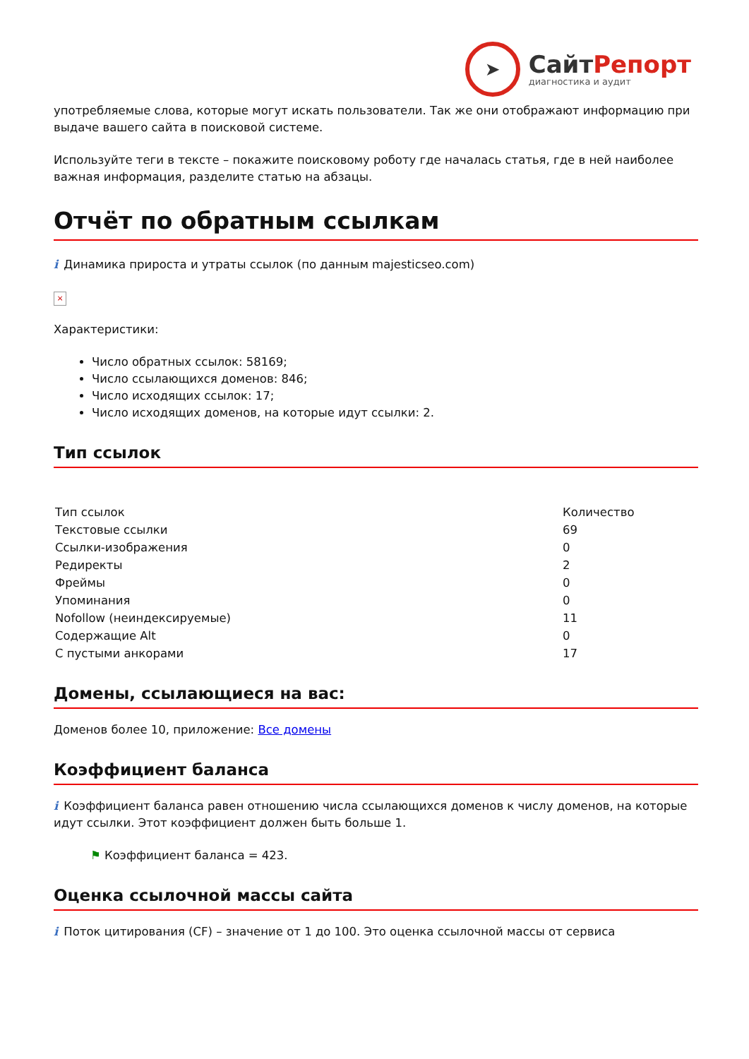➤
Сайт Репорт
диагностика и аудит
употребляемые слова, которые могут искать пользователи. Так же они отображают информацию при выдаче вашего сайта в поисковой системе.
Используйте теги в тексте – покажите поисковому роботу где началась статья, где в ней наиболее важная информация, разделите статью на абзацы.
Отчёт по обратным ссылкам
i Динамика прироста и утраты ссылок (по данным majesticseo.com)
×
Характеристики:
Число обратных ссылок: 58169;
Число ссылающихся доменов: 846;
Число исходящих ссылок: 17;
Число исходящих доменов, на которые идут ссылки: 2.
Тип ссылок
| Тип ссылок | Количество |
| Текстовые ссылки | 69 |
| Ссылки-изображения | 0 |
| Редиректы | 2 |
| Фреймы | 0 |
| Упоминания | 0 |
| Nofollow (неиндексируемые) | 11 |
| Содержащие Alt | 0 |
| С пустыми анкорами | 17 |
Домены, ссылающиеся на вас:
Доменов более 10, приложение: Все домены
Коэффициент баланса
i Коэффициент баланса равен отношению числа ссылающихся доменов к числу доменов, на которые идут ссылки. Этот коэффициент должен быть больше 1.
⚑ Коэффициент баланса = 423.
Оценка ссылочной массы сайта
i Поток цитирования (CF) – значение от 1 до 100. Это оценка ссылочной массы от сервиса